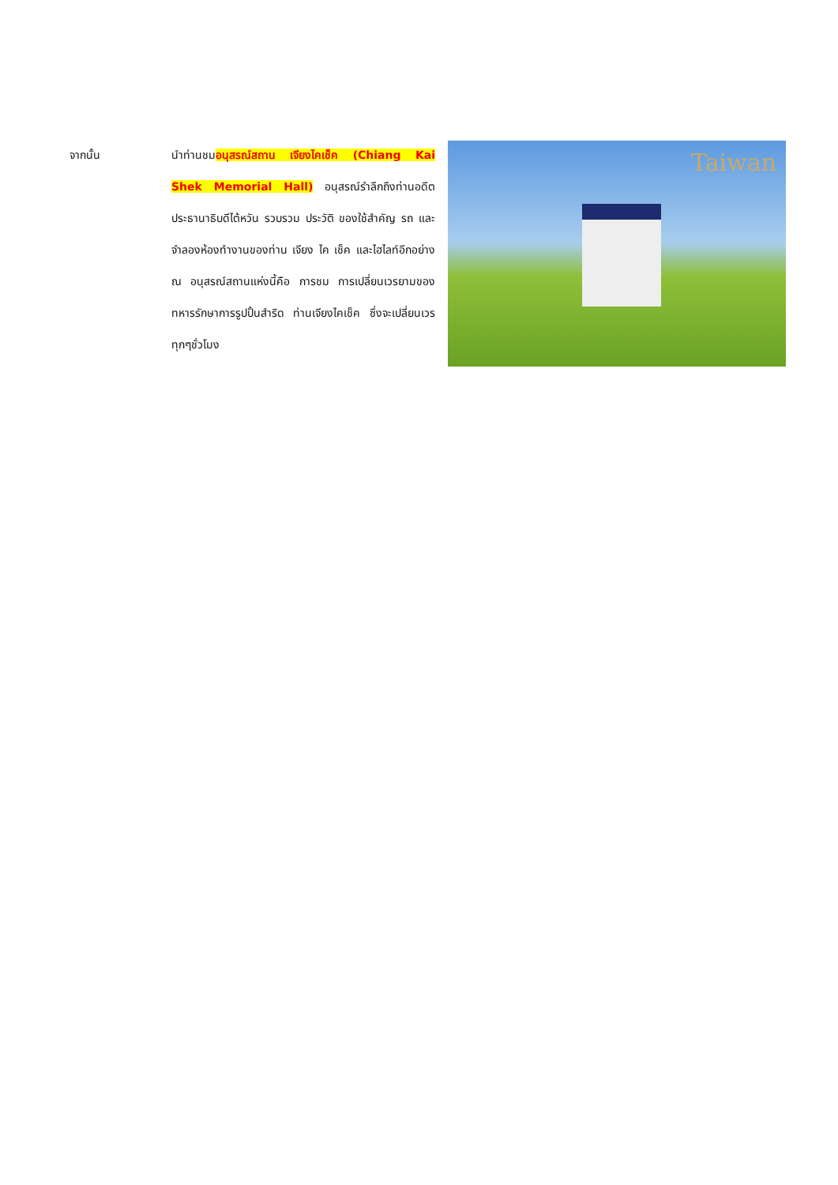จากนั้น นำท่านชมอนุสรณ์สถาน เจียงไคเช็ค (Chiang Kai Shek Memorial Hall) อนุสรณ์รำลึกถึงท่านอดีตประธานาธิบดีไต้หวัน รวบรวม ประวัติ ของใช้สำคัญ รถ และ จำลองห้องทำงานของท่าน เจียง ไค เช็ค และไฮไลท์อีกอย่าง ณ อนุสรณ์สถานแห่งนี้คือ การชม การเปลี่ยนเวรยามของทหารรักษาการรูปปั้นสำริด ท่านเจียงไคเช็ค ซึ่งจะเปลี่ยนเวรทุกๆชั่วโมง
Taiwan